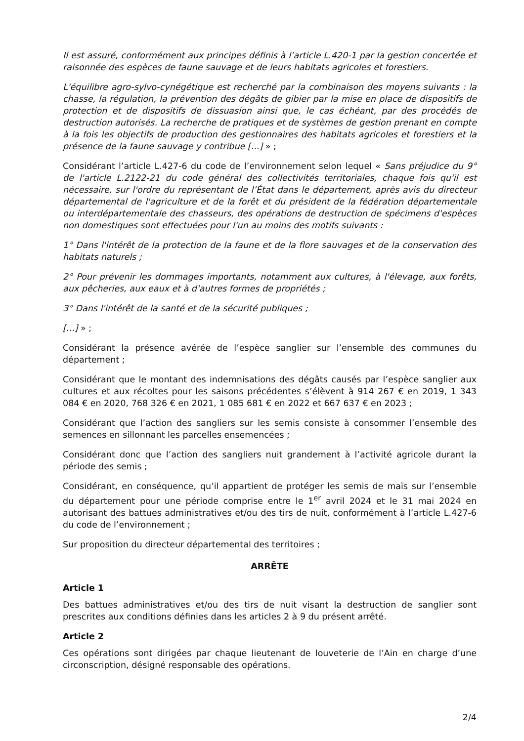Il est assuré, conformément aux principes définis à l’article L.420-1 par la gestion concertée et raisonnée des espèces de faune sauvage et de leurs habitats agricoles et forestiers.
L'équilibre agro-sylvo-cynégétique est recherché par la combinaison des moyens suivants : la chasse, la régulation, la prévention des dégâts de gibier par la mise en place de dispositifs de protection et de dispositifs de dissuasion ainsi que, le cas échéant, par des procédés de destruction autorisés. La recherche de pratiques et de systèmes de gestion prenant en compte à la fois les objectifs de production des gestionnaires des habitats agricoles et forestiers et la présence de la faune sauvage y contribue [...] » ;
Considérant l’article L.427-6 du code de l’environnement selon lequel « Sans préjudice du 9° de l'article L.2122-21 du code général des collectivités territoriales, chaque fois qu'il est nécessaire, sur l'ordre du représentant de l’État dans le département, après avis du directeur départemental de l'agriculture et de la forêt et du président de la fédération départementale ou interdépartementale des chasseurs, des opérations de destruction de spécimens d'espèces non domestiques sont effectuées pour l'un au moins des motifs suivants :
1° Dans l'intérêt de la protection de la faune et de la flore sauvages et de la conservation des habitats naturels ;
2° Pour prévenir les dommages importants, notamment aux cultures, à l'élevage, aux forêts, aux pêcheries, aux eaux et à d'autres formes de propriétés ;
3° Dans l'intérêt de la santé et de la sécurité publiques ;
[...] » ;
Considérant la présence avérée de l’espèce sanglier sur l’ensemble des communes du département ;
Considérant que le montant des indemnisations des dégâts causés par l’espèce sanglier aux cultures et aux récoltes pour les saisons précédentes s’élèvent à 914 267 € en 2019, 1 343 084 € en 2020, 768 326 € en 2021, 1 085 681 € en 2022 et 667 637 € en 2023 ;
Considérant que l’action des sangliers sur les semis consiste à consommer l’ensemble des semences en sillonnant les parcelles ensemencées ;
Considérant donc que l’action des sangliers nuit grandement à l’activité agricole durant la période des semis ;
Considérant, en conséquence, qu’il appartient de protéger les semis de maïs sur l’ensemble du département pour une période comprise entre le 1<sup>er</sup> avril 2024 et le 31 mai 2024 en autorisant des battues administratives et/ou des tirs de nuit, conformément à l’article L.427-6 du code de l’environnement ;
Sur proposition du directeur départemental des territoires ;
ARRÊTE
Article 1
Des battues administratives et/ou des tirs de nuit visant la destruction de sanglier sont prescrites aux conditions définies dans les articles 2 à 9 du présent arrêté.
Article 2
Ces opérations sont dirigées par chaque lieutenant de louveterie de l’Ain en charge d’une circonscription, désigné responsable des opérations.
2/4